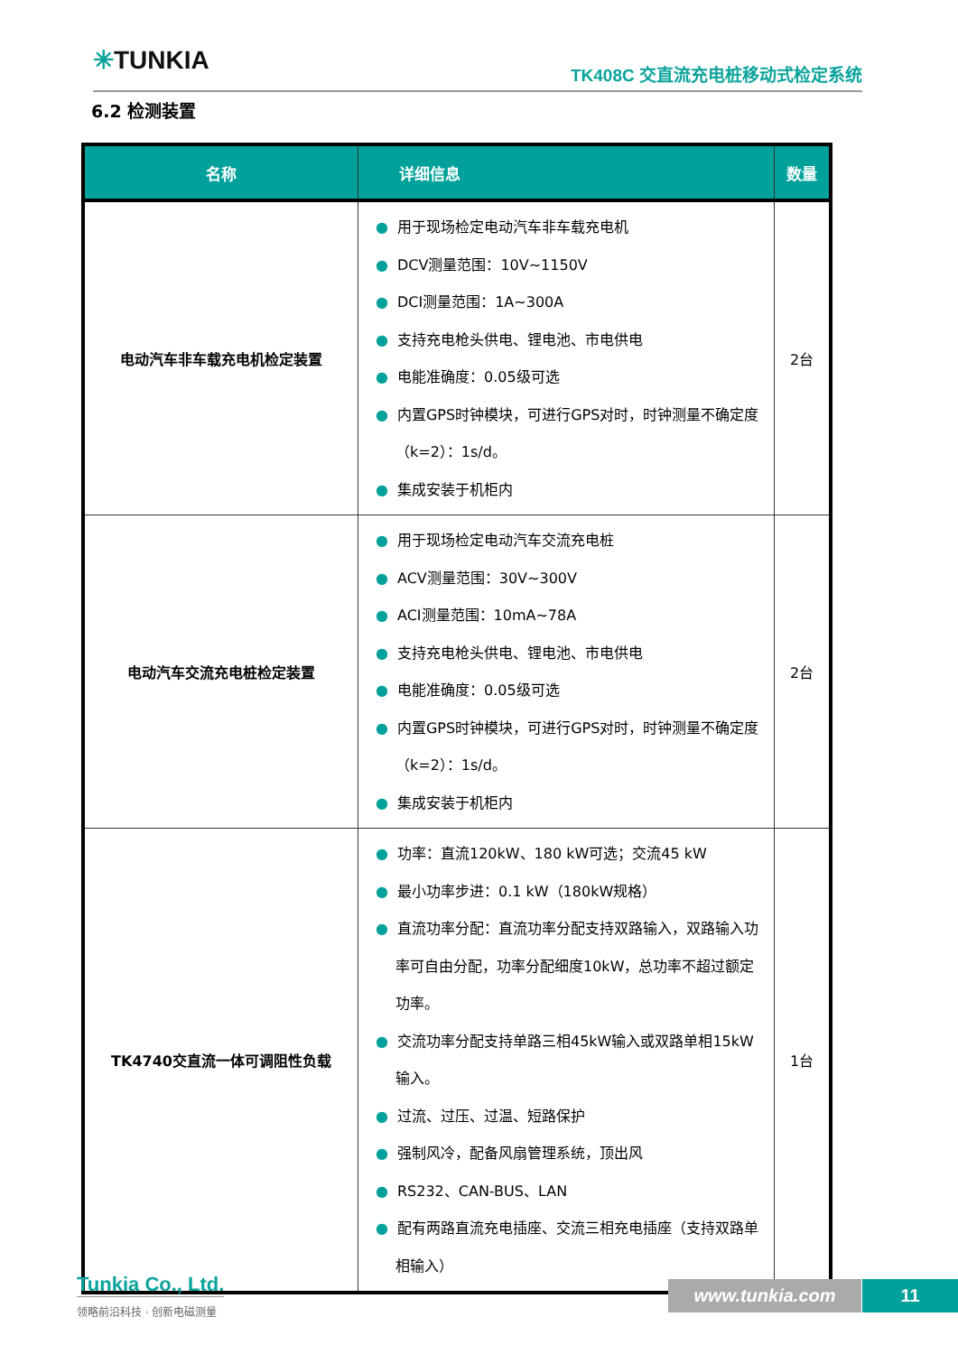✳TUNKIA TK408C 交直流充电桩移动式检定系统
6.2 检测装置
| 名称 | 详细信息 | 数量 |
| --- | --- | --- |
| 电动汽车非车载充电机检定装置 | ● 用于现场检定电动汽车非车载充电机 ● DCV测量范围：10V~1150V ● DCI测量范围：1A~300A ● 支持充电枪头供电、锂电池、市电供电 ● 电能准确度：0.05级可选 ● 内置GPS时钟模块，可进行GPS对时，时钟测量不确定度（k=2）：1s/d。 ● 集成安装于机柜内 | 2台 |
| 电动汽车交流充电桩检定装置 | ● 用于现场检定电动汽车交流充电桩 ● ACV测量范围：30V~300V ● ACI测量范围：10mA~78A ● 支持充电枪头供电、锂电池、市电供电 ● 电能准确度：0.05级可选 ● 内置GPS时钟模块，可进行GPS对时，时钟测量不确定度（k=2）：1s/d。 ● 集成安装于机柜内 | 2台 |
| TK4740交直流一体可调阻性负载 | ● 功率：直流120kW、180 kW可选；交流45 kW ● 最小功率步进：0.1 kW（180kW规格） ● 直流功率分配：直流功率分配支持双路输入，双路输入功率可自由分配，功率分配细度10kW，总功率不超过额定功率。 ● 交流功率分配支持单路三相45kW输入或双路单相15kW输入。 ● 过流、过压、过温、短路保护 ● 强制风冷，配备风扇管理系统，顶出风 ● RS232、CAN-BUS、LAN ● 配有两路直流充电插座、交流三相充电插座（支持双路单相输入） | 1台 |
Tunkia Co., Ltd.
领略前沿科技 · 创新电磁测量
www.tunkia.com 11